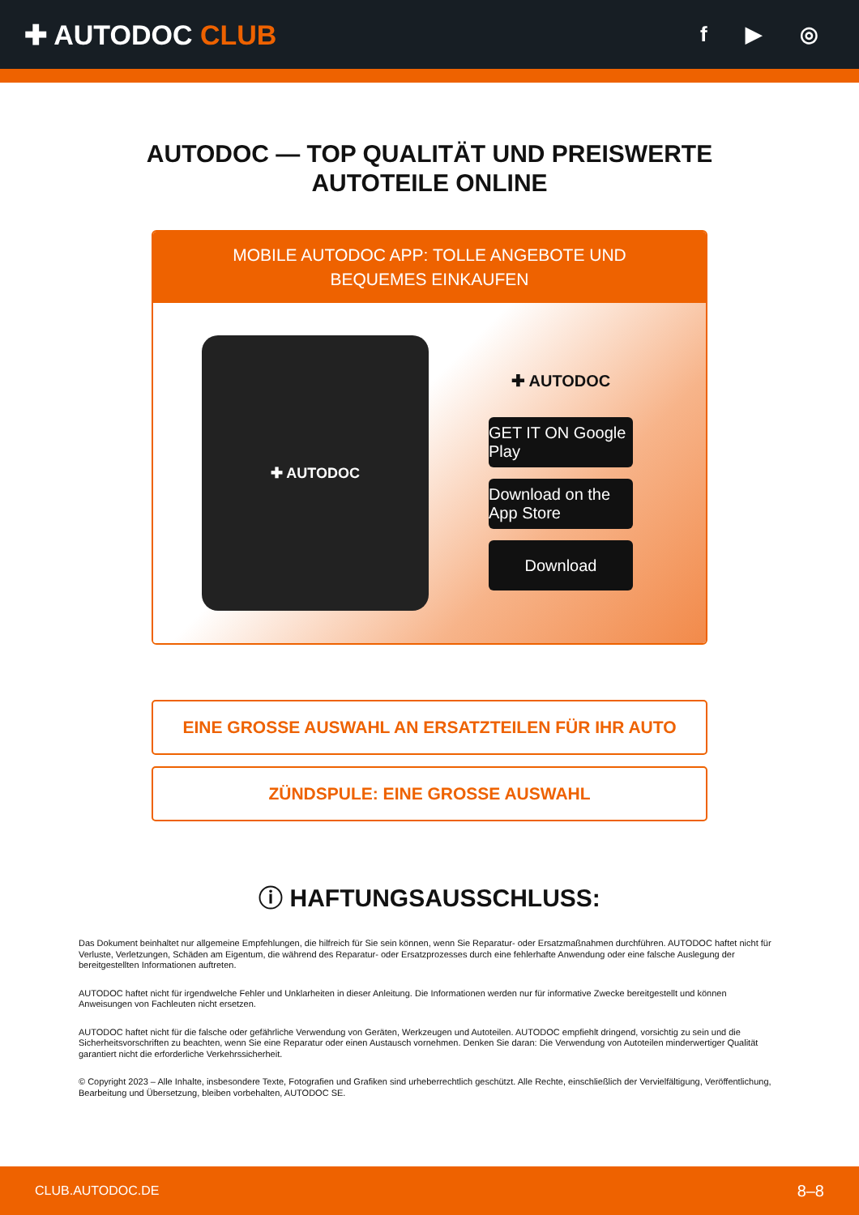✚ AUTODOC CLUB
f ▶ ◎
AUTODOC — TOP QUALITÄT UND PREISWERTE
AUTOTEILE ONLINE
MOBILE AUTODOC APP: TOLLE ANGEBOTE UND BEQUEMES EINKAUFEN
✚ AUTODOC
✚ AUTODOC
GET IT ON Google Play
Download on the App Store
Download
EINE GROSSE AUSWAHL AN ERSATZTEILEN FÜR IHR AUTO
ZÜNDSPULE: EINE GROSSE AUSWAHL
ⓘ HAFTUNGSAUSSCHLUSS:
Das Dokument beinhaltet nur allgemeine Empfehlungen, die hilfreich für Sie sein können, wenn Sie Reparatur- oder Ersatzmaßnahmen durchführen. AUTODOC haftet nicht für Verluste, Verletzungen, Schäden am Eigentum, die während des Reparatur- oder Ersatzprozesses durch eine fehlerhafte Anwendung oder eine falsche Auslegung der bereitgestellten Informationen auftreten.
AUTODOC haftet nicht für irgendwelche Fehler und Unklarheiten in dieser Anleitung. Die Informationen werden nur für informative Zwecke bereitgestellt und können Anweisungen von Fachleuten nicht ersetzen.
AUTODOC haftet nicht für die falsche oder gefährliche Verwendung von Geräten, Werkzeugen und Autoteilen. AUTODOC empfiehlt dringend, vorsichtig zu sein und die Sicherheitsvorschriften zu beachten, wenn Sie eine Reparatur oder einen Austausch vornehmen. Denken Sie daran: Die Verwendung von Autoteilen minderwertiger Qualität garantiert nicht die erforderliche Verkehrssicherheit.
© Copyright 2023 – Alle Inhalte, insbesondere Texte, Fotografien und Grafiken sind urheberrechtlich geschützt. Alle Rechte, einschließlich der Vervielfältigung, Veröffentlichung, Bearbeitung und Übersetzung, bleiben vorbehalten, AUTODOC SE.
CLUB.AUTODOC.DE 8–8